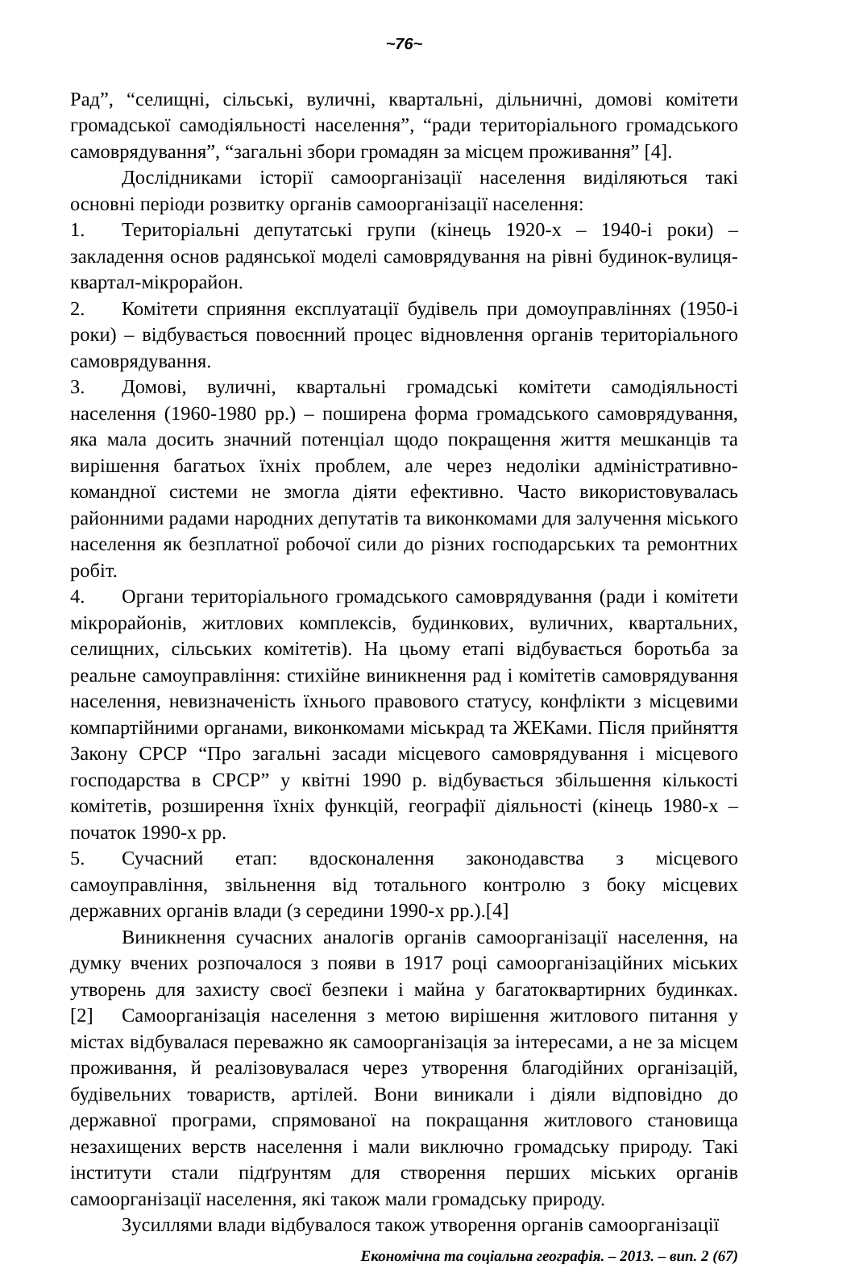~76~
Рад”, “селищні, сільські, вуличні, квартальні, дільничні, домові комітети громадської самодіяльності населення”, “ради територіального громадського самоврядування”, “загальні збори громадян за місцем проживання” [4].
Дослідниками історії самоорганізації населення виділяються такі основні періоди розвитку органів самоорганізації населення:
1. Територіальні депутатські групи (кінець 1920-х – 1940-і роки) – закладення основ радянської моделі самоврядування на рівні будинок-вулиця-квартал-мікрорайон.
2. Комітети сприяння експлуатації будівель при домоуправліннях (1950-і роки) – відбувається повоєнний процес відновлення органів територіального самоврядування.
3. Домові, вуличні, квартальні громадські комітети самодіяльності населення (1960-1980 рр.) – поширена форма громадського самоврядування, яка мала досить значний потенціал щодо покращення життя мешканців та вирішення багатьох їхніх проблем, але через недоліки адміністративно-командної системи не змогла діяти ефективно. Часто використовувалась районними радами народних депутатів та виконкомами для залучення міського населення як безплатної робочої сили до різних господарських та ремонтних робіт.
4. Органи територіального громадського самоврядування (ради і комітети мікрорайонів, житлових комплексів, будинкових, вуличних, квартальних, селищних, сільських комітетів). На цьому етапі відбувається боротьба за реальне самоуправління: стихійне виникнення рад і комітетів самоврядування населення, невизначеність їхнього правового статусу, конфлікти з місцевими компартійними органами, виконкомами міськрад та ЖЕКами. Після прийняття Закону СРСР “Про загальні засади місцевого самоврядування і місцевого господарства в СРСР” у квітні 1990 р. відбувається збільшення кількості комітетів, розширення їхніх функцій, географії діяльності (кінець 1980-х – початок 1990-х рр.
5. Сучасний етап: вдосконалення законодавства з місцевого самоуправління, звільнення від тотального контролю з боку місцевих державних органів влади (з середини 1990-х рр.).[4]
Виникнення сучасних аналогів органів самоорганізації населення, на думку вчених розпочалося з появи в 1917 році самоорганізаційних міських утворень для захисту своєї безпеки і майна у багатоквартирних будинках. [2] Самоорганізація населення з метою вирішення житлового питання у містах відбувалася переважно як самоорганізація за інтересами, а не за місцем проживання, й реалізовувалася через утворення благодійних організацій, будівельних товариств, артілей. Вони виникали і діяли відповідно до державної програми, спрямованої на покращання житлового становища незахищених верств населення і мали виключно громадську природу. Такі інститути стали підґрунтям для створення перших міських органів самоорганізації населення, які також мали громадську природу.
Зусиллями влади відбувалося також утворення органів самоорганізації
Економічна та соціальна географія. – 2013. – вип. 2 (67)